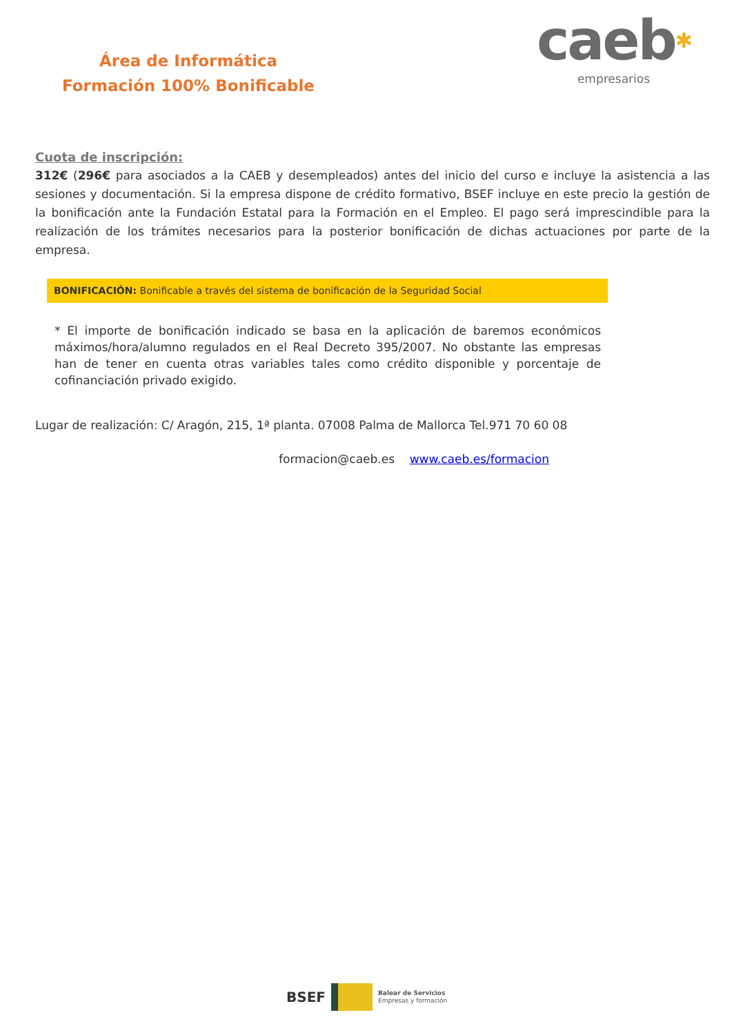Área de Informática
Formación 100% Bonificable
caeb✱
empresarios
Cuota de inscripción:
312€ (296€ para asociados a la CAEB y desempleados) antes del inicio del curso e incluye la asistencia a las sesiones y documentación. Si la empresa dispone de crédito formativo, BSEF incluye en este precio la gestión de la bonificación ante la Fundación Estatal para la Formación en el Empleo. El pago será imprescindible para la realización de los trámites necesarios para la posterior bonificación de dichas actuaciones por parte de la empresa.
BONIFICACIÓN: Bonificable a través del sistema de bonificación de la Seguridad Social
* El importe de bonificación indicado se basa en la aplicación de baremos económicos máximos/hora/alumno regulados en el Real Decreto 395/2007. No obstante las empresas han de tener en cuenta otras variables tales como crédito disponible y porcentaje de cofinanciación privado exigido.
Lugar de realización: C/ Aragón, 215, 1ª planta. 07008 Palma de Mallorca Tel.971 70 60 08
formacion@caeb.es www.caeb.es/formacion
BSEF
Balear de Servicios
Empresas y formación